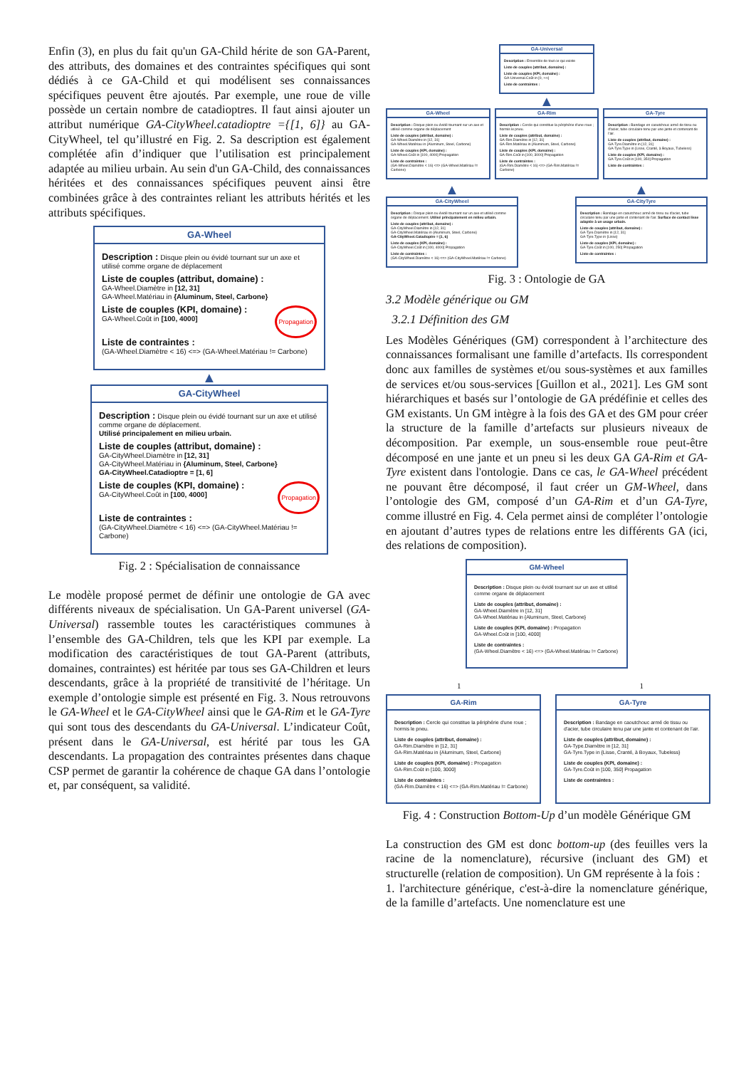Enfin (3), en plus du fait qu'un GA-Child hérite de son GA-Parent, des attributs, des domaines et des contraintes spécifiques qui sont dédiés à ce GA-Child et qui modélisent ses connaissances spécifiques peuvent être ajoutés. Par exemple, une roue de ville possède un certain nombre de catadioptres. Il faut ainsi ajouter un attribut numérique GA-CityWheel.catadioptre ={[1, 6]} au GA-CityWheel, tel qu’illustré en Fig. 2. Sa description est également complétée afin d’indiquer que l’utilisation est principalement adaptée au milieu urbain. Au sein d'un GA-Child, des connaissances héritées et des connaissances spécifiques peuvent ainsi être combinées grâce à des contraintes reliant les attributs hérités et les attributs spécifiques.
GA-Wheel
Description : Disque plein ou évidé tournant sur un axe et utilisé comme organe de déplacement
Liste de couples (attribut, domaine) :
GA-Wheel.Diamètre in [12, 31]
GA-Wheel.Matériau in {Aluminum, Steel, Carbone}
Propagation Liste de couples (KPI, domaine) :
GA-Wheel.Coût in [100, 4000]
Liste de contraintes :
(GA-Wheel.Diamètre < 16) <=> (GA-Wheel.Matériau != Carbone)
▲
GA-CityWheel
Description : Disque plein ou évidé tournant sur un axe et utilisé comme organe de déplacement.
Utilisé principalement en milieu urbain.
Liste de couples (attribut, domaine) :
GA-CityWheel.Diamètre in [12, 31]
GA-CityWheel.Matériau in {Aluminum, Steel, Carbone}
GA-CityWheel.Catadioptre = [1, 6]
Propagation Liste de couples (KPI, domaine) :
GA-CityWheel.Coût in [100, 4000]
Liste de contraintes :
(GA-CityWheel.Diamètre < 16) <=> (GA-CityWheel.Matériau != Carbone)
Fig. 2 : Spécialisation de connaissance
Le modèle proposé permet de définir une ontologie de GA avec différents niveaux de spécialisation. Un GA-Parent universel (GA-Universal) rassemble toutes les caractéristiques communes à l’ensemble des GA-Children, tels que les KPI par exemple. La modification des caractéristiques de tout GA-Parent (attributs, domaines, contraintes) est héritée par tous ses GA-Children et leurs descendants, grâce à la propriété de transitivité de l’héritage. Un exemple d’ontologie simple est présenté en Fig. 3. Nous retrouvons le GA-Wheel et le GA-CityWheel ainsi que le GA-Rim et le GA-Tyre qui sont tous des descendants du GA-Universal. L’indicateur Coût, présent dans le GA-Universal, est hérité par tous les GA descendants. La propagation des contraintes présentes dans chaque CSP permet de garantir la cohérence de chaque GA dans l’ontologie et, par conséquent, sa validité.
GA-Universal
Description : Ensemble de tout ce qui existe
Liste de couples (attribut, domaine) :
Liste de couples (KPI, domaine) :
GA-Universal.Coût in [0, +∞]
Liste de contraintes :
▲
GA-Wheel
Description : Disque plein ou évidé tournant sur un axe et utilisé comme organe de déplacement
Liste de couples (attribut, domaine) :
GA-Wheel.Diamètre in [12, 31]
GA-Wheel.Matériau in {Aluminum, Steel, Carbone}
Liste de couples (KPI, domaine) :
GA-Wheel.Coût in [100, 4000] Propagation
Liste de contraintes :
(GA-Wheel.Diamètre < 16) <=> (GA-Wheel.Matériau != Carbone)
GA-Rim
Description : Cercle qui constitue la périphérie d'une roue ; hormis le pneu.
Liste de couples (attribut, domaine) :
GA-Rim.Diamètre in [12, 31]
GA-Rim.Matériau in {Aluminum, Steel, Carbone}
Liste de couples (KPI, domaine) :
GA-Rim.Coût in [100, 3000] Propagation
Liste de contraintes :
(GA-Rim.Diamètre < 16) <=> (GA-Rim.Matériau != Carbone)
GA-Tyre
Description : Bandage en caoutchouc armé de tissu ou d'acier, tube circulaire tenu par une jante et contenant de l'air.
Liste de couples (attribut, domaine) :
GA-Tyre.Diamètre in [12, 31]
GA-Tyre.Type in {Lisse, Cranté, à Boyaux, Tubeless}
Liste de couples (KPI, domaine) :
GA-Tyre.Coût in [100, 350] Propagation
Liste de contraintes :
▲
GA-CityWheel
Description : Disque plein ou évidé tournant sur un axe et utilisé comme organe de déplacement. Utilisé principalement en milieu urbain.
Liste de couples (attribut, domaine) :
GA-CityWheel.Diamètre in [12, 31]
GA-CityWheel.Matériau in {Aluminum, Steel, Carbone}
GA-CityWheel.Catadioptre = [1, 6]
Liste de couples (KPI, domaine) :
GA-CityWheel.Coût in [100, 4000] Propagation
Liste de contraintes :
(GA-CityWheel.Diamètre < 16) <=> (GA-CityWheel.Matériau != Carbone)
▲
GA-CityTyre
Description : Bandage en caoutchouc armé de tissu ou d'acier, tube circulaire tenu par une jante et contenant de l'air. Surface de contact lisse adaptée à un usage urbain.
Liste de couples (attribut, domaine) :
GA-Tyre.Diamètre in [12, 31]
GA-Tyre.Type in {Lisse}
Liste de couples (KPI, domaine) :
GA-Tyre.Coût in [100, 250] Propagation
Liste de contraintes :
Fig. 3 : Ontologie de GA
3.2 Modèle générique ou GM
3.2.1 Définition des GM
Les Modèles Génériques (GM) correspondent à l’architecture des connaissances formalisant une famille d’artefacts. Ils correspondent donc aux familles de systèmes et/ou sous-systèmes et aux familles de services et/ou sous-services [Guillon et al., 2021]. Les GM sont hiérarchiques et basés sur l’ontologie de GA prédéfinie et celles des GM existants. Un GM intègre à la fois des GA et des GM pour créer la structure de la famille d’artefacts sur plusieurs niveaux de décomposition. Par exemple, un sous-ensemble roue peut-être décomposé en une jante et un pneu si les deux GA GA-Rim et GA-Tyre existent dans l'ontologie. Dans ce cas, le GA-Wheel précédent ne pouvant être décomposé, il faut créer un GM-Wheel, dans l’ontologie des GM, composé d’un GA-Rim et d’un GA-Tyre, comme illustré en Fig. 4. Cela permet ainsi de compléter l’ontologie en ajoutant d’autres types de relations entre les différents GA (ici, des relations de composition).
GM-Wheel
Description : Disque plein ou évidé tournant sur un axe et utilisé comme organe de déplacement
Liste de couples (attribut, domaine) :
GA-Wheel.Diamètre in [12, 31]
GA-Wheel.Matériau in {Aluminum, Steel, Carbone}
Liste de couples (KPI, domaine) : Propagation
GA-Wheel.Coût in [100, 4000]
Liste de contraintes :
(GA-Wheel.Diamètre < 16) <=> (GA-Wheel.Matériau != Carbone)
1 1
GA-Rim
Description : Cercle qui constitue la périphérie d'une roue ; hormis le pneu.
Liste de couples (attribut, domaine) :
GA-Rim.Diamètre in [12, 31]
GA-Rim.Matériau in {Aluminum, Steel, Carbone}
Liste de couples (KPI, domaine) : Propagation
GA-Rim.Coût in [100, 3000]
Liste de contraintes :
(GA-Rim.Diamètre < 16) <=> (GA-Rim.Matériau != Carbone)
GA-Tyre
Description : Bandage en caoutchouc armé de tissu ou d'acier, tube circulaire tenu par une jante et contenant de l'air.
Liste de couples (attribut, domaine) :
GA-Type.Diamètre in [12, 31]
GA-Tyre.Type in {Lisse, Cranté, à Boyaux, Tubeless}
Liste de couples (KPI, domaine) :
GA-Tyre.Coût in [100, 350] Propagation
Liste de contraintes :
Fig. 4 : Construction Bottom-Up d’un modèle Générique GM
La construction des GM est donc bottom-up (des feuilles vers la racine de la nomenclature), récursive (incluant des GM) et structurelle (relation de composition). Un GM représente à la fois :
1. l'architecture générique, c'est-à-dire la nomenclature générique, de la famille d’artefacts. Une nomenclature est une